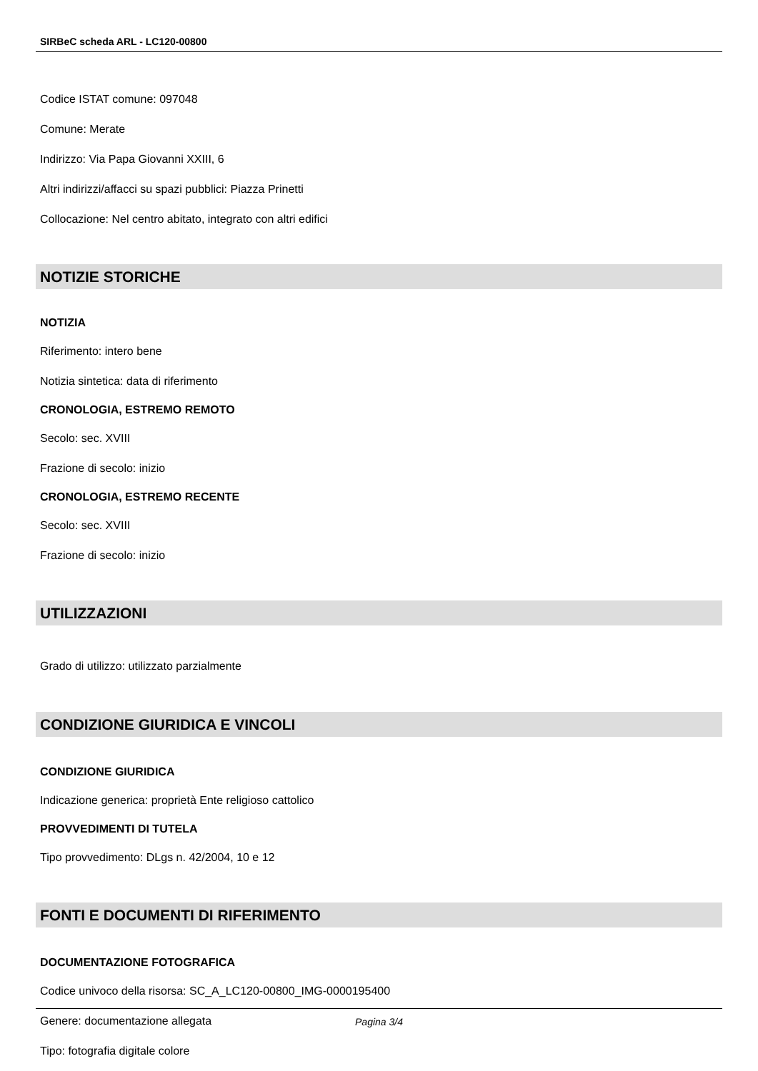SIRBeC scheda ARL - LC120-00800
Codice ISTAT comune: 097048
Comune: Merate
Indirizzo: Via Papa Giovanni XXIII, 6
Altri indirizzi/affacci su spazi pubblici: Piazza Prinetti
Collocazione: Nel centro abitato, integrato con altri edifici
NOTIZIE STORICHE
NOTIZIA
Riferimento: intero bene
Notizia sintetica: data di riferimento
CRONOLOGIA, ESTREMO REMOTO
Secolo: sec. XVIII
Frazione di secolo: inizio
CRONOLOGIA, ESTREMO RECENTE
Secolo: sec. XVIII
Frazione di secolo: inizio
UTILIZZAZIONI
Grado di utilizzo: utilizzato parzialmente
CONDIZIONE GIURIDICA E VINCOLI
CONDIZIONE GIURIDICA
Indicazione generica: proprietà Ente religioso cattolico
PROVVEDIMENTI DI TUTELA
Tipo provvedimento: DLgs n. 42/2004, 10 e 12
FONTI E DOCUMENTI DI RIFERIMENTO
DOCUMENTAZIONE FOTOGRAFICA
Codice univoco della risorsa: SC_A_LC120-00800_IMG-0000195400
Genere: documentazione allegata
Tipo: fotografia digitale colore
Pagina 3/4